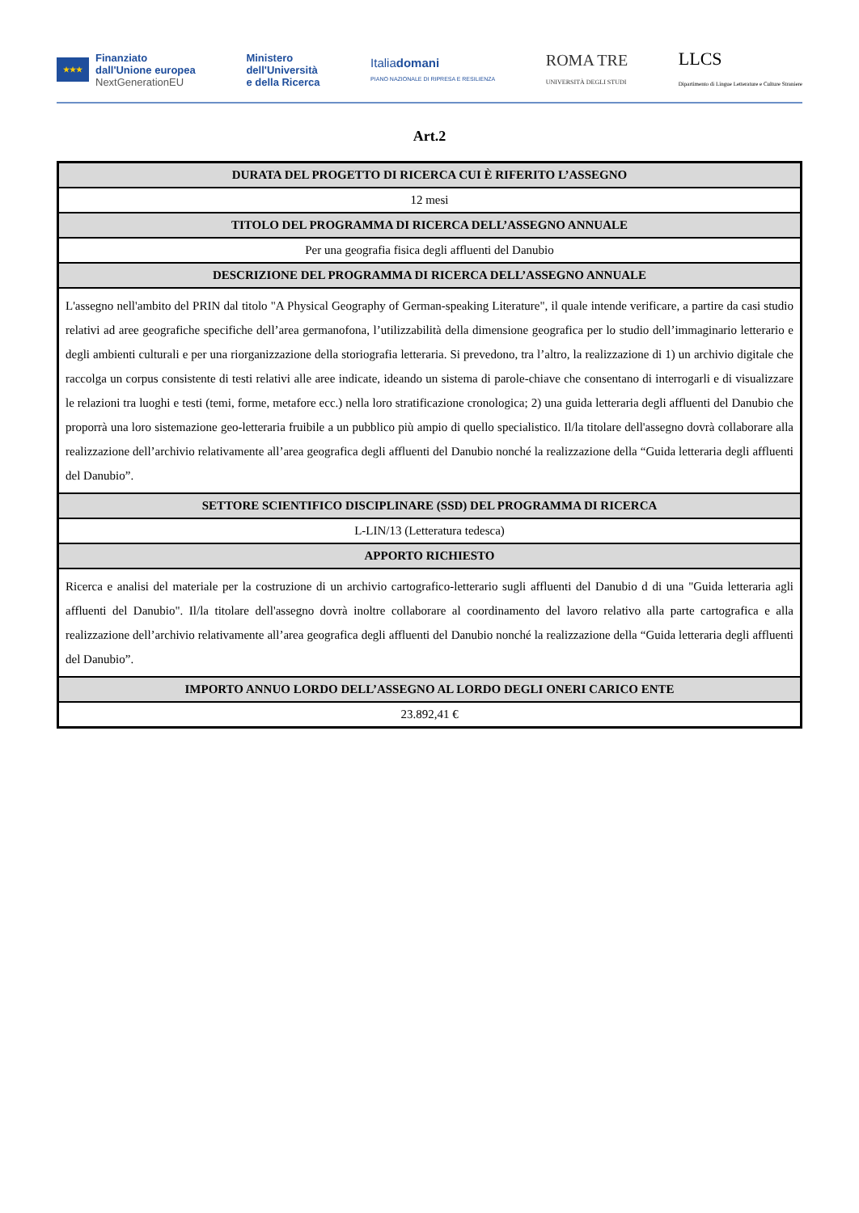★★★
Finanziato
dall'Unione europea
NextGenerationEU
Ministero
dell'Università
e della Ricerca
Italiadomani
PIANO NAZIONALE DI RIPRESA E RESILIENZA
ROMA TRE
UNIVERSITÀ DEGLI STUDI
LLCS
Dipartimento di Lingue Letterature e Culture Straniere
Art.2
| DURATA DEL PROGETTO DI RICERCA CUI È RIFERITO L’ASSEGNO |
| --- |
| 12 mesi |
| TITOLO DEL PROGRAMMA DI RICERCA DELL’ASSEGNO ANNUALE |
| Per una geografia fisica degli affluenti del Danubio |
| DESCRIZIONE DEL PROGRAMMA DI RICERCA DELL’ASSEGNO ANNUALE |
| L'assegno nell'ambito del PRIN dal titolo "A Physical Geography of German-speaking Literature", il quale intende verificare, a partire da casi studio relativi ad aree geografiche specifiche dell’area germanofona, l’utilizzabilità della dimensione geografica per lo studio dell’immaginario letterario e degli ambienti culturali e per una riorganizzazione della storiografia letteraria. Si prevedono, tra l’altro, la realizzazione di 1) un archivio digitale che raccolga un corpus consistente di testi relativi alle aree indicate, ideando un sistema di parole-chiave che consentano di interrogarli e di visualizzare le relazioni tra luoghi e testi (temi, forme, metafore ecc.) nella loro stratificazione cronologica; 2) una guida letteraria degli affluenti del Danubio che proporrà una loro sistemazione geo-letteraria fruibile a un pubblico più ampio di quello specialistico. Il/la titolare dell'assegno dovrà collaborare alla realizzazione dell’archivio relativamente all’area geografica degli affluenti del Danubio nonché la realizzazione della “Guida letteraria degli affluenti del Danubio”. |
| SETTORE SCIENTIFICO DISCIPLINARE (SSD) DEL PROGRAMMA DI RICERCA |
| L-LIN/13 (Letteratura tedesca) |
| APPORTO RICHIESTO |
| Ricerca e analisi del materiale per la costruzione di un archivio cartografico-letterario sugli affluenti del Danubio d di una "Guida letteraria agli affluenti del Danubio". Il/la titolare dell'assegno dovrà inoltre collaborare al coordinamento del lavoro relativo alla parte cartografica e alla realizzazione dell’archivio relativamente all’area geografica degli affluenti del Danubio nonché la realizzazione della “Guida letteraria degli affluenti del Danubio”. |
| IMPORTO ANNUO LORDO DELL’ASSEGNO AL LORDO DEGLI ONERI CARICO ENTE |
| 23.892,41 € |